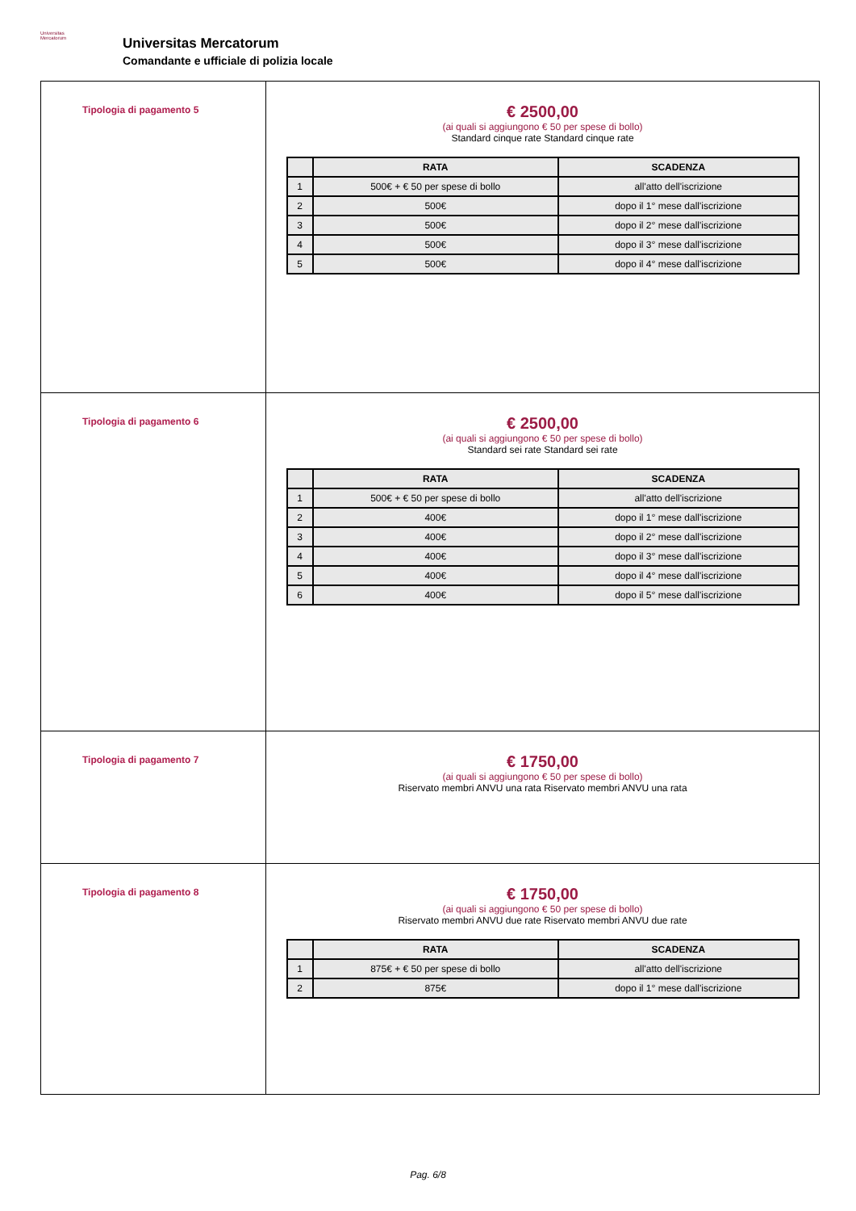Universitas
Mercatorum
Universitas Mercatorum
Comandante e ufficiale di polizia locale
| Tipologia di pagamento 5 | € 2500,00 (ai quali si aggiungono € 50 per spese di bollo) Standard cinque rate Standard cinque rate / / RATA / SCADENZA / / --- / --- / --- / / 1 / 500€ + € 50 per spese di bollo / all'atto dell'iscrizione / / 2 / 500€ / dopo il 1° mese dall'iscrizione / / 3 / 500€ / dopo il 2° mese dall'iscrizione / / 4 / 500€ / dopo il 3° mese dall'iscrizione / / 5 / 500€ / dopo il 4° mese dall'iscrizione / |
| Tipologia di pagamento 6 | € 2500,00 (ai quali si aggiungono € 50 per spese di bollo) Standard sei rate Standard sei rate / / RATA / SCADENZA / / --- / --- / --- / / 1 / 500€ + € 50 per spese di bollo / all'atto dell'iscrizione / / 2 / 400€ / dopo il 1° mese dall'iscrizione / / 3 / 400€ / dopo il 2° mese dall'iscrizione / / 4 / 400€ / dopo il 3° mese dall'iscrizione / / 5 / 400€ / dopo il 4° mese dall'iscrizione / / 6 / 400€ / dopo il 5° mese dall'iscrizione / |
| Tipologia di pagamento 7 | € 1750,00 (ai quali si aggiungono € 50 per spese di bollo) Riservato membri ANVU una rata Riservato membri ANVU una rata |
| Tipologia di pagamento 8 | € 1750,00 (ai quali si aggiungono € 50 per spese di bollo) Riservato membri ANVU due rate Riservato membri ANVU due rate / / RATA / SCADENZA / / --- / --- / --- / / 1 / 875€ + € 50 per spese di bollo / all'atto dell'iscrizione / / 2 / 875€ / dopo il 1° mese dall'iscrizione / |
Pag. 6/8